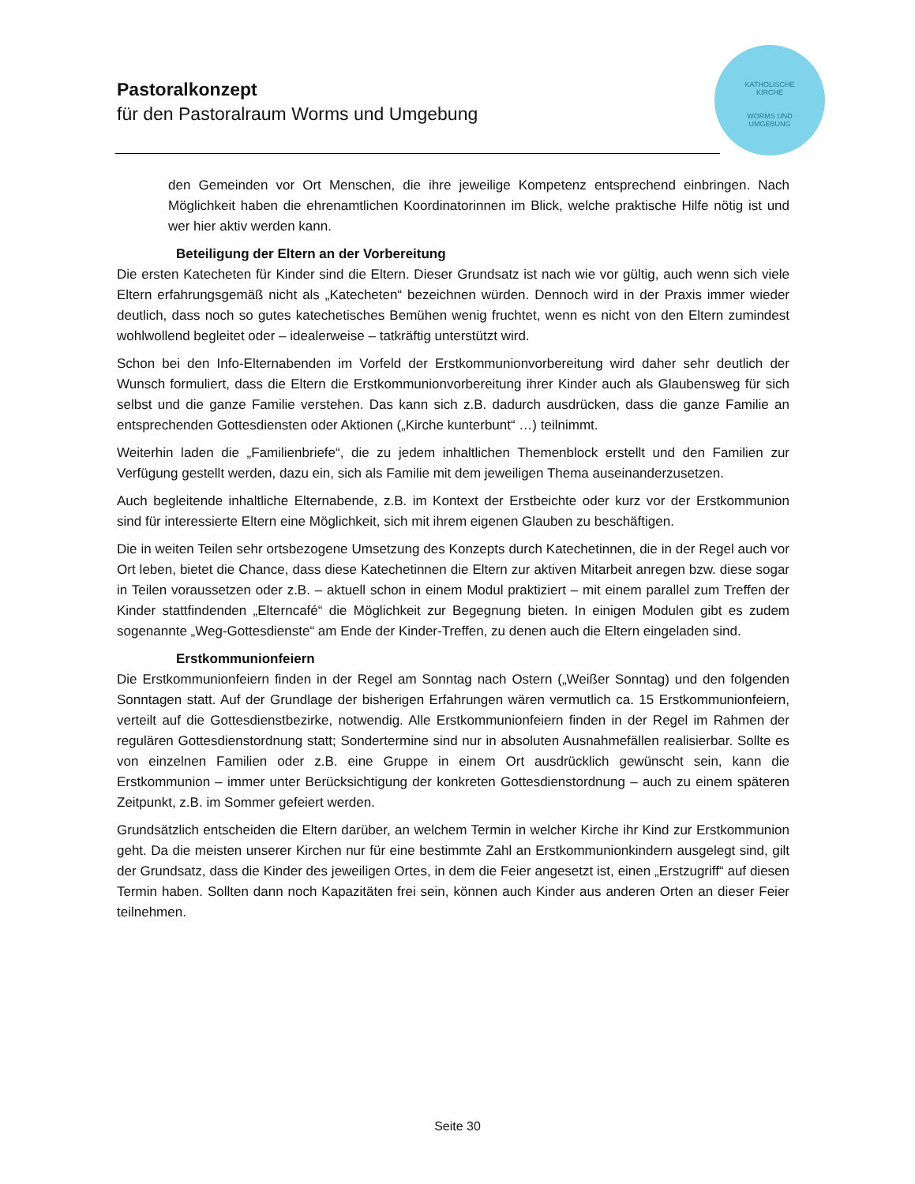Pastoralkonzept
für den Pastoralraum Worms und Umgebung
KATHOLISCHE
KIRCHE
WORMS UND
UMGEBUNG
den Gemeinden vor Ort Menschen, die ihre jeweilige Kompetenz entsprechend einbringen. Nach Möglichkeit haben die ehrenamtlichen Koordinatorinnen im Blick, welche praktische Hilfe nötig ist und wer hier aktiv werden kann.
Beteiligung der Eltern an der Vorbereitung
Die ersten Katecheten für Kinder sind die Eltern. Dieser Grundsatz ist nach wie vor gültig, auch wenn sich viele Eltern erfahrungsgemäß nicht als „Katecheten“ bezeichnen würden. Dennoch wird in der Praxis immer wieder deutlich, dass noch so gutes katechetisches Bemühen wenig fruchtet, wenn es nicht von den Eltern zumindest wohlwollend begleitet oder – idealerweise – tatkräftig unterstützt wird.
Schon bei den Info-Elternabenden im Vorfeld der Erstkommunionvorbereitung wird daher sehr deutlich der Wunsch formuliert, dass die Eltern die Erstkommunionvorbereitung ihrer Kinder auch als Glaubensweg für sich selbst und die ganze Familie verstehen. Das kann sich z.B. dadurch ausdrücken, dass die ganze Familie an entsprechenden Gottesdiensten oder Aktionen („Kirche kunterbunt“ …) teilnimmt.
Weiterhin laden die „Familienbriefe“, die zu jedem inhaltlichen Themenblock erstellt und den Familien zur Verfügung gestellt werden, dazu ein, sich als Familie mit dem jeweiligen Thema auseinanderzusetzen.
Auch begleitende inhaltliche Elternabende, z.B. im Kontext der Erstbeichte oder kurz vor der Erstkommunion sind für interessierte Eltern eine Möglichkeit, sich mit ihrem eigenen Glauben zu beschäftigen.
Die in weiten Teilen sehr ortsbezogene Umsetzung des Konzepts durch Katechetinnen, die in der Regel auch vor Ort leben, bietet die Chance, dass diese Katechetinnen die Eltern zur aktiven Mitarbeit anregen bzw. diese sogar in Teilen voraussetzen oder z.B. – aktuell schon in einem Modul praktiziert – mit einem parallel zum Treffen der Kinder stattfindenden „Elterncafé“ die Möglichkeit zur Begegnung bieten. In einigen Modulen gibt es zudem sogenannte „Weg-Gottesdienste“ am Ende der Kinder-Treffen, zu denen auch die Eltern eingeladen sind.
Erstkommunionfeiern
Die Erstkommunionfeiern finden in der Regel am Sonntag nach Ostern („Weißer Sonntag) und den folgenden Sonntagen statt. Auf der Grundlage der bisherigen Erfahrungen wären vermutlich ca. 15 Erstkommunionfeiern, verteilt auf die Gottesdienstbezirke, notwendig. Alle Erstkommunionfeiern finden in der Regel im Rahmen der regulären Gottesdienstordnung statt; Sondertermine sind nur in absoluten Ausnahmefällen realisierbar. Sollte es von einzelnen Familien oder z.B. eine Gruppe in einem Ort ausdrücklich gewünscht sein, kann die Erstkommunion – immer unter Berücksichtigung der konkreten Gottesdienstordnung – auch zu einem späteren Zeitpunkt, z.B. im Sommer gefeiert werden.
Grundsätzlich entscheiden die Eltern darüber, an welchem Termin in welcher Kirche ihr Kind zur Erstkommunion geht. Da die meisten unserer Kirchen nur für eine bestimmte Zahl an Erstkommunionkindern ausgelegt sind, gilt der Grundsatz, dass die Kinder des jeweiligen Ortes, in dem die Feier angesetzt ist, einen „Erstzugriff“ auf diesen Termin haben. Sollten dann noch Kapazitäten frei sein, können auch Kinder aus anderen Orten an dieser Feier teilnehmen.
Seite 30